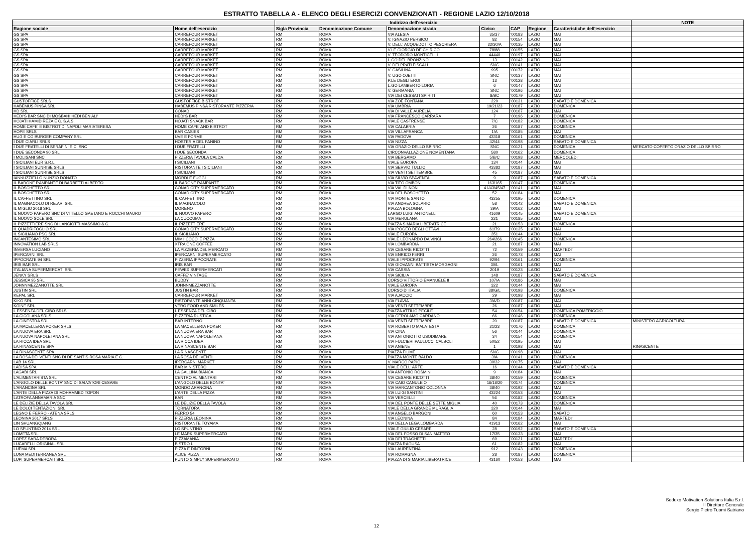ESTRATTO TABELLA A - ELENCO DEGLI ESERCIZI CONVENZIONATI - REGIONE LAZIO 12/10/2018
| | | Indirizzo dell'esercizio | | | | | | | NOTE |
| --- | --- | --- | --- | --- | --- | --- | --- | --- | --- |
| Ragione sociale | Nome dell'esercizio | Sigla Provincia | Denominazione Comune | Denominazione strada | Civico | CAP | Regione | Caratteristiche dell'esercizio | |
| GS SPA | CARREFOUR MARKET | RM | ROMA | VIA ALESIA | 35/37 | '00183 | LAZIO | MAI | |
| GS SPA | CARREFOUR MARKET | RM | ROMA | V. IGNAZIO PERSICO | 82 | '00154 | LAZIO | MAI | |
| GS SPA | CARREFOUR MARKET | RM | ROMA | V. DELL' ACQUEDOTTO PESCHIERA | 22/30/A | '00135 | LAZIO | MAI | |
| GS SPA | CARREFOUR MARKET | RM | ROMA | V.LE GIORGIO DE CHIRICO | 78/88 | '00155 | LAZIO | MAI | |
| GS SPA | CARREFOUR MARKET | RM | ROMA | V. TEODORO MONTICELLI | 44440 | '00197 | LAZIO | MAI | |
| GS SPA | CARREFOUR MARKET | RM | ROMA | L.GO DEL BRONZINO | 13 | '00142 | LAZIO | MAI | |
| GS SPA | CARREFOUR MARKET | RM | ROMA | V. DEI PRATI FISCALI | SNC | '00141 | LAZIO | MAI | |
| GS SPA | CARREFOUR MARKET | RM | ROMA | V. CASILINA | 995 | '00172 | LAZIO | MAI | |
| GS SPA | CARREFOUR MARKET | RM | ROMA | V. UGO OJETTI | SNC | '00137 | LAZIO | MAI | |
| GS SPA | CARREFOUR MARKET | RM | ROMA | P.LE DEGLI EROI | 13 | '00128 | LAZIO | MAI | |
| GS SPA | CARREFOUR MARKET | RM | ROMA | L.GO LAMBERTO LORIA | 6 | '00147 | LAZIO | MAI | |
| GS SPA | CARREFOUR MARKET | RM | ROMA | V. GERMANIA | SNC | '00196 | LAZIO | MAI | |
| GS SPA | CARREFOUR MARKET | RM | ROMA | VIA DEI CESSATI SPIRITI | 8/BC | '00179 | LAZIO | MAI | |
| GUSTOFFICE SRLS | GUSTOFFICE BISTROT | RM | ROMA | VIA ZOE FONTANA | 220 | '00131 | LAZIO | SABATO E DOMENICA | |
| HABEMUS PINSA SRL | HABEMUS PINSA RISTORANTE PIZZERIA | RM | ROMA | VIA UMBRIA | 19/21/23 | '00187 | LAZIO | DOMENICA | |
| HD SRL | CONAD | RM | ROMA | VIA DI VALLE AURELIA | 124 | '00167 | LAZIO | MAI | |
| HEDI'S BAR SNC DI MOSBAHI HEDI BEN ALI' | HEDI'S BAR | RM | ROMA | VIA FRANCESCO CARRARA | 7 | '00196 | LAZIO | DOMENICA | |
| HOJATI HAMID REZA E C. S.A.S. | HOJATI SNACK BAR | RM | ROMA | VIALE CASTRENSE | 7/C | '00182 | LAZIO | DOMENICA | |
| HOME CAFE' E BISTROT DI NAPOLI MARIATERESA | HOME CAFE' AND BISTROT | RM | ROMA | VIA CALABRIA | 26 | '00187 | LAZIO | DOMENICA | |
| HOPE SRLS | BAR OASIES | RM | ROMA | VIA VILLAFRANCA | 1/A | '00185 | LAZIO | MAI | |
| HUG E CO BURGER COMPANY SRL | UVE E FORME | RM | ROMA | VIA PADOVA | 43318 | '00161 | LAZIO | DOMENICA | |
| I DUE CIARLI SRLS | HOSTERIA DEL PANINO | RM | ROMA | VIA NIZZA | 42/44 | '00198 | LAZIO | SABATO E DOMENICA | |
| I DUE FRATELLI DI SERAFINI E C. SNC | I DUE FRATELLI | RM | ROMA | VIA ORAZIO DELLO SBIRRO | SNC | '00121 | LAZIO | DOMENICA | MERCATO COPERTO ORAZIO DELLO SBIRRO |
| I DUE SECONDA 90 SRL | I DUE SECONDA | RM | ROMA | CIRCONVALLAZIONE NOMENTANA | 580 | '00162 | LAZIO | DOMENICA | |
| I MOLISANI SNC | PIZZERIA TAVOLA CALDA | RM | ROMA | VIA BERGAMO | 5/B/C | '00198 | LAZIO | MERCOLEDI' | |
| I SICILIANI EUR S.R.L. | I SICILIANI | RM | ROMA | VIALE EUROPA | 134 | '00144 | LAZIO | MAI | |
| I SICILIANI SUNRISE SRLS | RISTORANTE I SICILIANI | RM | ROMA | VIA SERVIO TULLIO | 43382 | '00187 | LAZIO | MAI | |
| I SICILIANI SUNRISE SRLS | I SICILIANI | RM | ROMA | VIA VENTI SETTEMBRE | 45 | '00187 | LAZIO | MAI | |
| IANNUZZIELLO NUNZIO DONATO | MORDI E FUGGI | RM | ROMA | VIA SILVIO SPAVENTA | 9 | '00187 | LAZIO | SABATO E DOMENICA | |
| IL BARONE RAMPANTE DI BARBETTI ALBERTO | IL BARONE RAMPANTE | RM | ROMA | VIA TITO OMBONI | 163/165 | '00147 | LAZIO | DOMENICA | |
| IL BOSCHETTO SRL | CONAD CITY SUPERMERCATO | RM | ROMA | VIA VAL DI NON | 41/43/45/47 | '00141 | LAZIO | MAI | |
| IL BOSCHETTO SRL | CONAD CITY SUPERMERCATO | RM | ROMA | VIA DEL BOSCHETTO | 52 | '00184 | LAZIO | MAI | |
| IL CAFFETTINO SRL | IL CAFFETTINO | RM | ROMA | VIA MONTE SANTO | 43255 | '00195 | LAZIO | DOMENICA | |
| IL MAGNACOLO DI RE.AR. SRL | IL MAGNACOLO | RM | ROMA | VIA ANDREA SOLARIO | 58 | '00142 | LAZIO | SABATO E DOMENICA | |
| IL MIGLIO 2018 SRL | MORENO | RM | ROMA | PIAZZA BOLOGNA | 39/A | '00162 | LAZIO | MAI | |
| IL NUOVO PAPERO SNC DI VITIELLO GAETANO E ROCCHI MAURO | IL NUOVO PAPERO | RM | ROMA | LARGO LUIGI ANTONELLI | 41609 | '00145 | LAZIO | SABATO E DOMENICA | |
| IL NUOVO SOLE SRL | LA CUCCUMA | RM | ROMA | VIA MERULANA | 221 | '00185 | LAZIO | MAI | |
| IL PIZZETTIERE SNC DI LANCIOTTI MASSIMO & C. | IL PIZZETTIERE | RM | ROMA | PIAZZA S MARIA LIBERATRICE | 21 | '00153 | LAZIO | DOMENICA | |
| IL QUADRIFOGLIO SRL | CONAD CITY SUPERMERCATO | RM | ROMA | VIA IPOGEO DEGLI OTTAVI | 61/79 | '00135 | LAZIO | MAI | |
| IL SICILIANO PSG SRL | IL SICILIANO | RM | ROMA | VIALE EUROPA | 351 | '00144 | LAZIO | MAI | |
| INCANTESIMO SRL | MIMI' COCO' E PIZZA | RM | ROMA | VIALE LEONARDO DA VINCI | 264/266 | '00145 | LAZIO | DOMENICA | |
| INNOVATION LAB SRLS | XTRA ONE COFFEE | RM | ROMA | VIA LOMBARDIA | 21 | '00187 | LAZIO | MAI | |
| INVERSA LUCIANO | LA PIZZERIA DEL MERCATO | RM | ROMA | VIA CESARE RICOTTI | 72 | '00159 | LAZIO | MARTEDI' | |
| IPERCARNI SRL | IPERCARNI SUPERMERCATO | RM | ROMA | VIA ENRICO FERRI | 26 | '00173 | LAZIO | MAI | |
| IPPOCRATE 94 SRL | PIZZERIA IPPOCRATE | RM | ROMA | VIALE IPPOCRATE | 92/94 | '00161 | LAZIO | DOMENICA | |
| IRIS BAR SRL | IRIS BAR | RM | ROMA | VIA GIOVANNI BATTISTA MORGAGNI | 30/L | '00161 | LAZIO | MAI | |
| ITALIANA SUPERMERCATI SRL | PEWEX SUPERMERCATI | RM | ROMA | VIA CASSIA | 2019 | '00123 | LAZIO | MAI | |
| JENKY SRLS | CAFFE' VINTAGE | RM | ROMA | VIA SICILIA | 148 | '00187 | LAZIO | SABATO E DOMENICA | |
| JESSICA 95 SRL | BUDDY | RM | ROMA | CORSO VITTORIO EMANUELE II | 107/A | '00186 | LAZIO | MAI | |
| JOHNNMEZZANOTTE SRL | JOHNNMEZZANOTTE | RM | ROMA | VIALE EUROPA | 322 | '00144 | LAZIO | MAI | |
| JUSTIN SRL | JUSTIN BAR | RM | ROMA | CORSO D' ITALIA | 38/G/L | '00198 | LAZIO | DOMENICA | |
| KEPAL SRL | CARREFOUR MARKET | RM | ROMA | VIA AJACCIO | 29 | '00198 | LAZIO | MAI | |
| KIKO SRL | RISTORANTE ANNI CINQUANTA | RM | ROMA | VIA FLAVIA | 3/A/D | '00187 | LAZIO | MAI | |
| KOINE SRL | VERO FOOD AND SMILES | RM | ROMA | VIA VENTI SETTEMBRE | 26 | '00187 | LAZIO | MAI | |
| L ESSENZA DEL CIBO SRLS | L ESSENZA DEL CIBO | RM | ROMA | PIAZZA ATTILIO PECILE | 54 | '00154 | LAZIO | DOMENICA POMERIGGIO | |
| LA CICOLANA SRLS | PIZZERIA RUSTICA | RM | ROMA | VIA GEROLAMO CARDANO | 66 | '00146 | LAZIO | DOMENICA | |
| LA GINESTRA SRL | BAR INTERNO | RM | ROMA | VIA VENTI SETTEMBRE | 20 | '00187 | LAZIO | SABATO E DOMENICA | MINISTERO AGRICOLTURA |
| LA MACELLERIA POKER SRLS | LA MACELLERIA POKER | RM | ROMA | VIA ROBERTO MALATESTA | 21/23 | '00176 | LAZIO | DOMENICA | |
| LA NUOVA ERA SRL | LA NUOVA ERA BAR | RM | ROMA | VIA CINA | 56 | '00144 | LAZIO | DOMENICA | |
| LA NUOVA NAPOLETANA SRL | LA NUOVA NAPOLETANA | RM | ROMA | VIA ANTONIOTTO USODIMARE | 34 | '00154 | LAZIO | DOMENICA | |
| LA RICCA IDEA SRL | LA RICCA IDEA | RM | ROMA | VIA FULCIERI PAULUCCI CALBOLI | 50/52 | '00195 | LAZIO | MAI | |
| LA RINASCENTE SPA | LA RINASCENTE BAR | RM | ROMA | VIA ANIENE | 1 | '00198 | LAZIO | MAI | RINASCENTE |
| LA RINASCENTE SPA | LA RINASCENTE | RM | ROMA | PIAZZA FIUME | SNC | '00198 | LAZIO | MAI | |
| LA ROSA DEI VENTI SNC DI DE SANTIS ROSA MARIA E C. | LA ROSA DEI VENTI | RM | ROMA | PIAZZA MONTE BALDO | 3/A | '00141 | LAZIO | DOMENICA | |
| LAB 14 SRL | IPERCARNI MARKET | RM | ROMA | V. MARCO PAPIO | 30/32 | '00175 | LAZIO | MAI | |
| LADISA SPA | BAR MINISTERO | RM | ROMA | VIALE DELL' ARTE | 16 | '00144 | LAZIO | SABATO E DOMENICA | |
| LAGABI SRL | LA GALLINA BIANCA | RM | ROMA | VIA ANTONIO ROSMINI | 9 | '00184 | LAZIO | MAI | |
| L'ALIMENTARISTA SRL | CENTRO ALIMENTARI | RM | ROMA | VIA CESARE RICOTTI | 38/40 | '00159 | LAZIO | DOMENICA | |
| L'ANGOLO DELLE BONTA' SNC DI SALVATORI CESARE | L'ANGOLO DELLE BONTA' | RM | ROMA | VIA CAIO CANULEIO | 16/18/20 | '00174 | LAZIO | DOMENICA | |
| L'ARANCINA SRL | MONDO ARANCINA | RM | ROMA | VIA MARCANTONIO COLONNA | 38/40 | '00192 | LAZIO | MAI | |
| L'ARTE DELLA PIZZA DI MOHAMMED TOPON | L'ARTE DELLA PIZZA | RM | ROMA | VIA LUIGI SANTINI | 43224 | '00153 | LAZIO | MAI | |
| LATROFA ANNAMARIA SNC | BAR | RM | ROMA | VIA VERCELLI | 56 | '00182 | LAZIO | DOMENICA | |
| LE DELIZIE DELLA TAVOLA SRL | LE DELIZIE DELLA TAVOLA | RM | ROMA | VIA DEL PONTE DELLE SETTE MIGLIA | 40 | '00173 | LAZIO | DOMENICA | |
| LE DOLCI TENTAZIONI SRL | TORNATORA | RM | ROMA | VIALE DELLA GRANDE MURAGLIA | 320 | '00144 | LAZIO | MAI | |
| LEGNO E FERRO - ATENA SRLS | FERRO 54 | RM | ROMA | VIA ANGELO BARGONI | 60 | '00153 | LAZIO | SABATO | |
| LEONINA 2017 SRLS | PIZZERIA LEONINA | RM | ROMA | VIA LEONINA | 84 | '00184 | LAZIO | MARTEDI' | |
| LIN SHUANGQIANG | RISTORANTE TOYAMA | RM | ROMA | VIA DELLA LEGA LOMBARDA | 41913 | '00162 | LAZIO | MAI | |
| LO SPUNTINO 2014 SRL | LO SPUNTINO | RM | ROMA | VIALE GIULIO CESARE | 28 | '00192 | LAZIO | SABATO E DOMENICA | |
| LOMETA SRL | LE MARK SUPERMERCATO | RM | ROMA | VIA DEL FOSSO DI SAN MATTEO | 17/35 | '00133 | LAZIO | MAI | |
| LOPEZ SARA DEBORA | PIZZAMANIA | RM | ROMA | VIA DEI TRAGHETTI | 69 | '00121 | LAZIO | MARTEDI' | |
| LUCARELLI ORIGINAL SRL | BISTRO L | RM | ROMA | PIAZZA RAGUSA | 61 | '00182 | LAZIO | MAI | |
| LUEMA SRL | PIZZA E DINTORNI | RM | ROMA | VIA LAURENTINA | 912 | '00143 | LAZIO | DOMENICA | |
| LUNA MEDITERRANEA SRL | ALICE PIZZA | RM | ROMA | VIA ROMAGNA | 28 | '00187 | LAZIO | DOMENICA | |
| LUPI SUPERMERCATI SRL | PUNTO SIMPLY SUPERMERCATO | RM | ROMA | PIAZZA DI S MARIA LIBERATRICE | 43160 | '00153 | LAZIO | MAI | |
Sodexo Motivation Solutions Italia S.r.l.
Il Direttore Generale
Sergio Pietro Tuomi Satriano
12